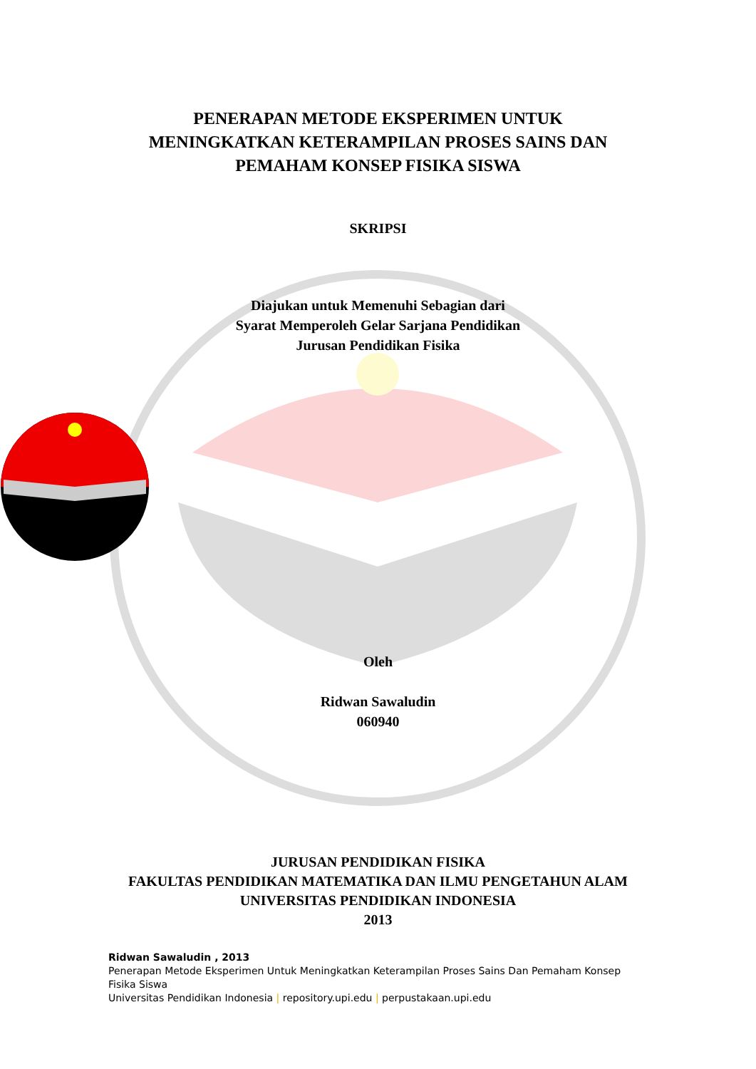PENERAPAN METODE EKSPERIMEN UNTUK
MENINGKATKAN KETERAMPILAN PROSES SAINS DAN
PEMAHAM KONSEP FISIKA SISWA
SKRIPSI
Diajukan untuk Memenuhi Sebagian dari
Syarat Memperoleh Gelar Sarjana Pendidikan
Jurusan Pendidikan Fisika
Oleh
Ridwan Sawaludin
060940
JURUSAN PENDIDIKAN FISIKA
FAKULTAS PENDIDIKAN MATEMATIKA DAN ILMU PENGETAHUN ALAM
UNIVERSITAS PENDIDIKAN INDONESIA
2013
Ridwan Sawaludin , 2013
Penerapan Metode Eksperimen Untuk Meningkatkan Keterampilan Proses Sains Dan Pemaham Konsep Fisika Siswa
Universitas Pendidikan Indonesia | repository.upi.edu | perpustakaan.upi.edu